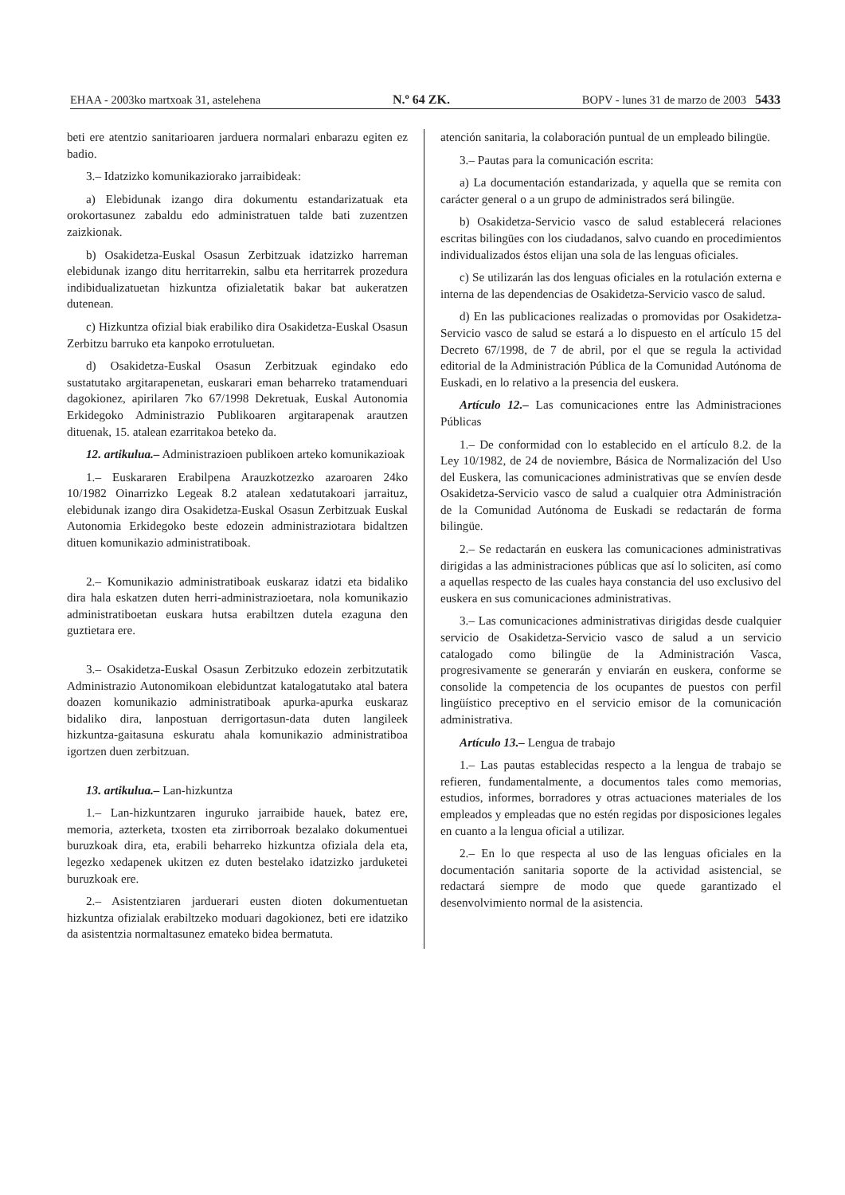EHAA - 2003ko martxoak 31, astelehena N.º 64 ZK. BOPV - lunes 31 de marzo de 2003 5433
beti ere atentzio sanitarioaren jarduera normalari enbarazu egiten ez badio.
3.– Idatzizko komunikaziorako jarraibideak:
a) Elebidunak izango dira dokumentu estandarizatuak eta orokortasunez zabaldu edo administratuen talde bati zuzentzen zaizkionak.
b) Osakidetza-Euskal Osasun Zerbitzuak idatzizko harreman elebidunak izango ditu herritarrekin, salbu eta herritarrek prozedura indibidualizatuetan hizkuntza ofizialetatik bakar bat aukeratzen dutenean.
c) Hizkuntza ofizial biak erabiliko dira Osakidetza-Euskal Osasun Zerbitzu barruko eta kanpoko errotuluetan.
d) Osakidetza-Euskal Osasun Zerbitzuak egindako edo sustatutako argitarapenetan, euskarari eman beharreko tratamenduari dagokionez, apirilaren 7ko 67/1998 Dekretuak, Euskal Autonomia Erkidegoko Administrazio Publikoaren argitarapenak arautzen dituenak, 15. atalean ezarritakoa beteko da.
12. artikulua.– Administrazioen publikoen arteko komunikazioak
1.– Euskararen Erabilpena Arauzkotzezko azaroaren 24ko 10/1982 Oinarrizko Legeak 8.2 atalean xedatutakoari jarraituz, elebidunak izango dira Osakidetza-Euskal Osasun Zerbitzuak Euskal Autonomia Erkidegoko beste edozein administraziotara bidaltzen dituen komunikazio administratiboak.
2.– Komunikazio administratiboak euskaraz idatzi eta bidaliko dira hala eskatzen duten herri-administrazioetara, nola komunikazio administratiboetan euskara hutsa erabiltzen dutela ezaguna den guztietara ere.
3.– Osakidetza-Euskal Osasun Zerbitzuko edozein zerbitzutatik Administrazio Autonomikoan elebiduntzat katalogatutako atal batera doazen komunikazio administratiboak apurka-apurka euskaraz bidaliko dira, lanpostuan derrigortasun-data duten langileek hizkuntza-gaitasuna eskuratu ahala komunikazio administratiboa igortzen duen zerbitzuan.
13. artikulua.– Lan-hizkuntza
1.– Lan-hizkuntzaren inguruko jarraibide hauek, batez ere, memoria, azterketa, txosten eta zirriborroak bezalako dokumentuei buruzkoak dira, eta, erabili beharreko hizkuntza ofiziala dela eta, legezko xedapenek ukitzen ez duten bestelako idatzizko jarduketei buruzkoak ere.
2.– Asistentziaren jarduerari eusten dioten dokumentuetan hizkuntza ofizialak erabiltzeko moduari dagokionez, beti ere idatziko da asistentzia normaltasunez emateko bidea bermatuta.
atención sanitaria, la colaboración puntual de un empleado bilingüe.
3.– Pautas para la comunicación escrita:
a) La documentación estandarizada, y aquella que se remita con carácter general o a un grupo de administrados será bilingüe.
b) Osakidetza-Servicio vasco de salud establecerá relaciones escritas bilingües con los ciudadanos, salvo cuando en procedimientos individualizados éstos elijan una sola de las lenguas oficiales.
c) Se utilizarán las dos lenguas oficiales en la rotulación externa e interna de las dependencias de Osakidetza-Servicio vasco de salud.
d) En las publicaciones realizadas o promovidas por Osakidetza-Servicio vasco de salud se estará a lo dispuesto en el artículo 15 del Decreto 67/1998, de 7 de abril, por el que se regula la actividad editorial de la Administración Pública de la Comunidad Autónoma de Euskadi, en lo relativo a la presencia del euskera.
Artículo 12.– Las comunicaciones entre las Administraciones Públicas
1.– De conformidad con lo establecido en el artículo 8.2. de la Ley 10/1982, de 24 de noviembre, Básica de Normalización del Uso del Euskera, las comunicaciones administrativas que se envíen desde Osakidetza-Servicio vasco de salud a cualquier otra Administración de la Comunidad Autónoma de Euskadi se redactarán de forma bilingüe.
2.– Se redactarán en euskera las comunicaciones administrativas dirigidas a las administraciones públicas que así lo soliciten, así como a aquellas respecto de las cuales haya constancia del uso exclusivo del euskera en sus comunicaciones administrativas.
3.– Las comunicaciones administrativas dirigidas desde cualquier servicio de Osakidetza-Servicio vasco de salud a un servicio catalogado como bilingüe de la Administración Vasca, progresivamente se generarán y enviarán en euskera, conforme se consolide la competencia de los ocupantes de puestos con perfil lingüístico preceptivo en el servicio emisor de la comunicación administrativa.
Artículo 13.– Lengua de trabajo
1.– Las pautas establecidas respecto a la lengua de trabajo se refieren, fundamentalmente, a documentos tales como memorias, estudios, informes, borradores y otras actuaciones materiales de los empleados y empleadas que no estén regidas por disposiciones legales en cuanto a la lengua oficial a utilizar.
2.– En lo que respecta al uso de las lenguas oficiales en la documentación sanitaria soporte de la actividad asistencial, se redactará siempre de modo que quede garantizado el desenvolvimiento normal de la asistencia.